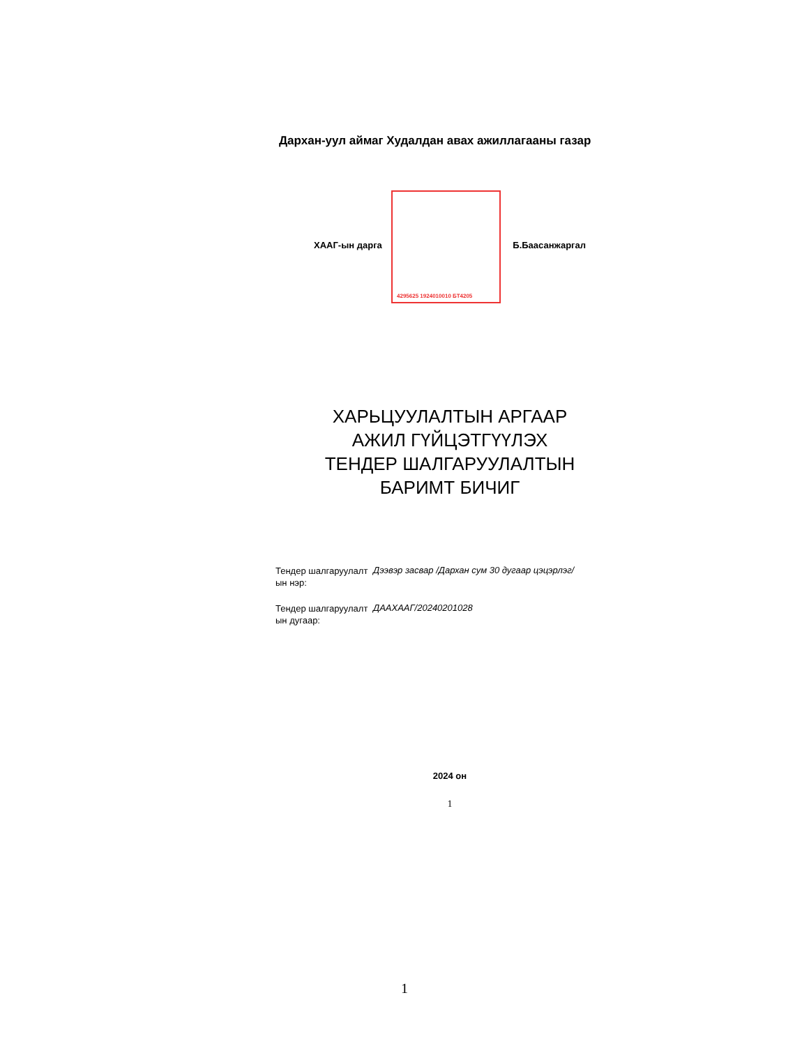Дархан-уул аймаг Худалдан авах ажиллагааны газар
4295625 1924010010 БТ4205
ХААГ-ын дарга Б.Баасанжаргал
ХАРЬЦУУЛАЛТЫН АРГААР
АЖИЛ ГҮЙЦЭТГҮҮЛЭХ
ТЕНДЕР ШАЛГАРУУЛАЛТЫН
БАРИМТ БИЧИГ
Тендер шалгаруулалт ын нэр:
Дээвэр засвар /Дархан сум 30 дугаар цэцэрлэг/
Тендер шалгаруулалт ын дугаар:
ДААХААГ/20240201028
2024 он
1
1